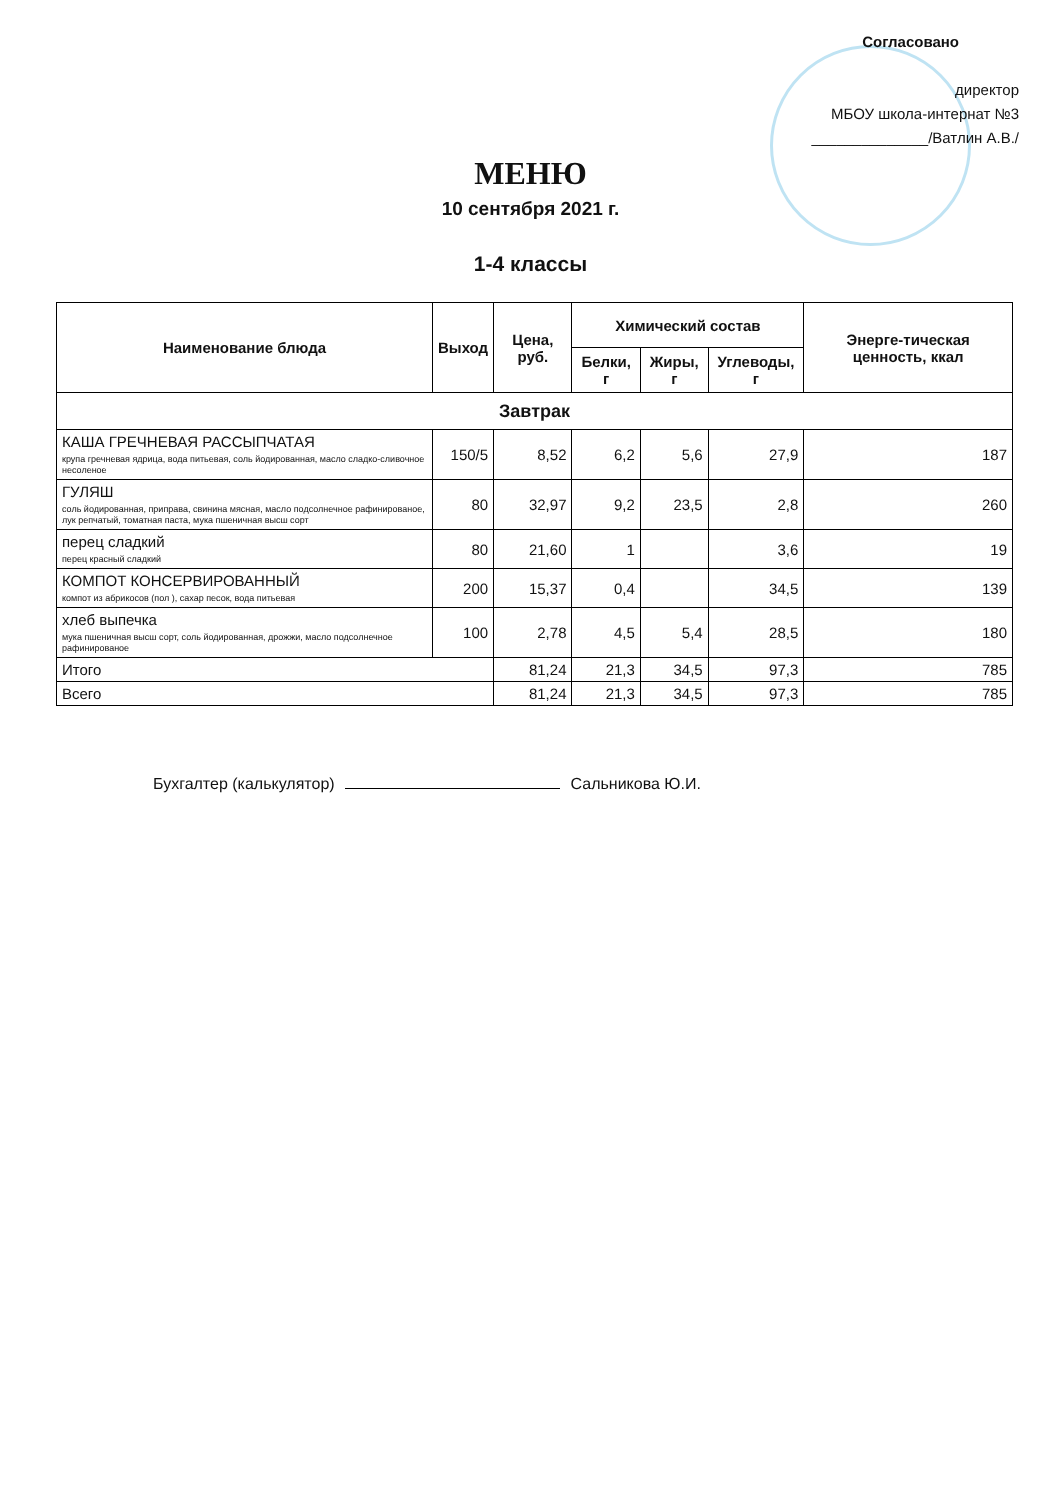Согласовано
директор
МБОУ школа-интернат №3
______________/Ватлин А.В./
МЕНЮ
10 сентября 2021 г.
1-4 классы
| Наименование блюда | Выход | Цена, руб. | Химический состав | | | Энерге-тическая ценность, ккал |
| --- | --- | --- | --- | --- | --- | --- |
| | | | Белки, г | Жиры, г | Углеводы, г | |
| Завтрак | | | | | | |
| КАША ГРЕЧНЕВАЯ РАССЫПЧАТАЯ крупа гречневая ядрица, вода питьевая, соль йодированная, масло сладко-сливочное несоленое | 150/5 | 8,52 | 6,2 | 5,6 | 27,9 | 187 |
| ГУЛЯШ соль йодированная, приправа, свинина мясная, масло подсолнечное рафинированое, лук репчатый, томатная паста, мука пшеничная высш сорт | 80 | 32,97 | 9,2 | 23,5 | 2,8 | 260 |
| перец сладкий перец красный сладкий | 80 | 21,60 | 1 | | 3,6 | 19 |
| КОМПОТ КОНСЕРВИРОВАННЫЙ компот из абрикосов (пол ), сахар песок, вода питьевая | 200 | 15,37 | 0,4 | | 34,5 | 139 |
| хлеб выпечка мука пшеничная высш сорт, соль йодированная, дрожжи, масло подсолнечное рафинированое | 100 | 2,78 | 4,5 | 5,4 | 28,5 | 180 |
| Итого | | 81,24 | 21,3 | 34,5 | 97,3 | 785 |
| Всего | | 81,24 | 21,3 | 34,5 | 97,3 | 785 |
Бухгалтер (калькулятор) Сальникова Ю.И.